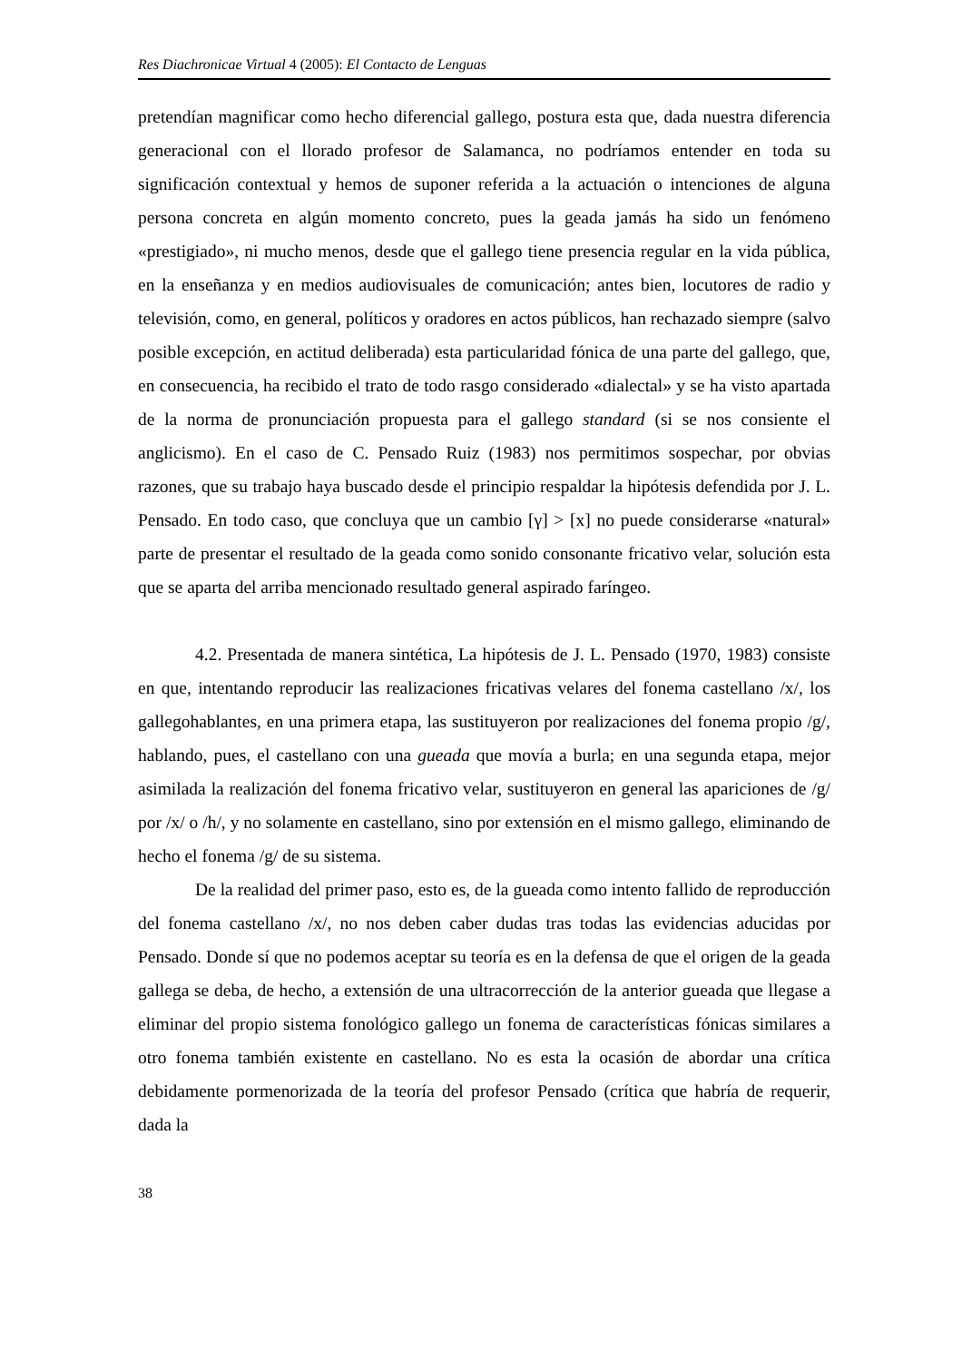Res Diachronicae Virtual 4 (2005): El Contacto de Lenguas
pretendían magnificar como hecho diferencial gallego, postura esta que, dada nuestra diferencia generacional con el llorado profesor de Salamanca, no podríamos entender en toda su significación contextual y hemos de suponer referida a la actuación o intenciones de alguna persona concreta en algún momento concreto, pues la geada jamás ha sido un fenómeno «prestigiado», ni mucho menos, desde que el gallego tiene presencia regular en la vida pública, en la enseñanza y en medios audiovisuales de comunicación; antes bien, locutores de radio y televisión, como, en general, políticos y oradores en actos públicos, han rechazado siempre (salvo posible excepción, en actitud deliberada) esta particularidad fónica de una parte del gallego, que, en consecuencia, ha recibido el trato de todo rasgo considerado «dialectal» y se ha visto apartada de la norma de pronunciación propuesta para el gallego standard (si se nos consiente el anglicismo). En el caso de C. Pensado Ruiz (1983) nos permitimos sospechar, por obvias razones, que su trabajo haya buscado desde el principio respaldar la hipótesis defendida por J. L. Pensado. En todo caso, que concluya que un cambio [γ] > [x] no puede considerarse «natural» parte de presentar el resultado de la geada como sonido consonante fricativo velar, solución esta que se aparta del arriba mencionado resultado general aspirado faríngeo.
4.2. Presentada de manera sintética, La hipótesis de J. L. Pensado (1970, 1983) consiste en que, intentando reproducir las realizaciones fricativas velares del fonema castellano /x/, los gallegohablantes, en una primera etapa, las sustituyeron por realizaciones del fonema propio /g/, hablando, pues, el castellano con una gueada que movía a burla; en una segunda etapa, mejor asimilada la realización del fonema fricativo velar, sustituyeron en general las apariciones de /g/ por /x/ o /h/, y no solamente en castellano, sino por extensión en el mismo gallego, eliminando de hecho el fonema /g/ de su sistema.
De la realidad del primer paso, esto es, de la gueada como intento fallido de reproducción del fonema castellano /x/, no nos deben caber dudas tras todas las evidencias aducidas por Pensado. Donde sí que no podemos aceptar su teoría es en la defensa de que el origen de la geada gallega se deba, de hecho, a extensión de una ultracorrección de la anterior gueada que llegase a eliminar del propio sistema fonológico gallego un fonema de características fónicas similares a otro fonema también existente en castellano. No es esta la ocasión de abordar una crítica debidamente pormenorizada de la teoría del profesor Pensado (crítica que habría de requerir, dada la
38